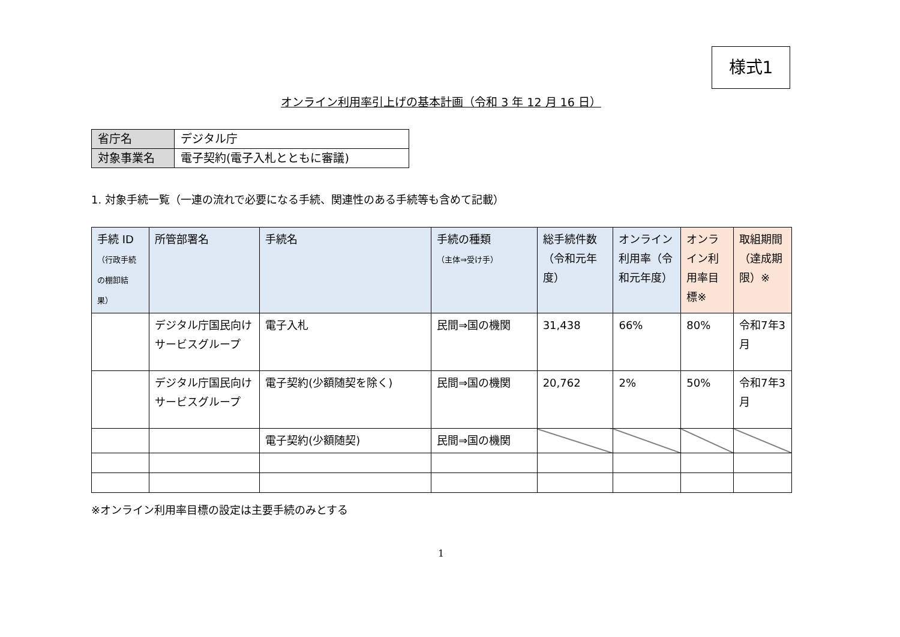様式1
オンライン利用率引上げの基本計画（令和 3 年 12 月 16 日）
| 省庁名 | デジタル庁 |
| 対象事業名 | 電子契約(電子入札とともに審議) |
1. 対象手続一覧（一連の流れで必要になる手続、関連性のある手続等も含めて記載）
| 手続 ID （行政手続の棚卸結果） | 所管部署名 | 手続名 | 手続の種類 （主体⇒受け手） | 総手続件数（令和元年度） | オンライン利用率（令和元年度） | オンライン利用率目標※ | 取組期間（達成期限）※ |
| --- | --- | --- | --- | --- | --- | --- | --- |
| | デジタル庁国民向けサービスグループ | 電子入札 | 民間⇒国の機関 | 31,438 | 66% | 80% | 令和7年3月 |
| | デジタル庁国民向けサービスグループ | 電子契約(少額随契を除く) | 民間⇒国の機関 | 20,762 | 2% | 50% | 令和7年3月 |
| | | 電子契約(少額随契) | 民間⇒国の機関 | | | | |
※オンライン利用率目標の設定は主要手続のみとする
1